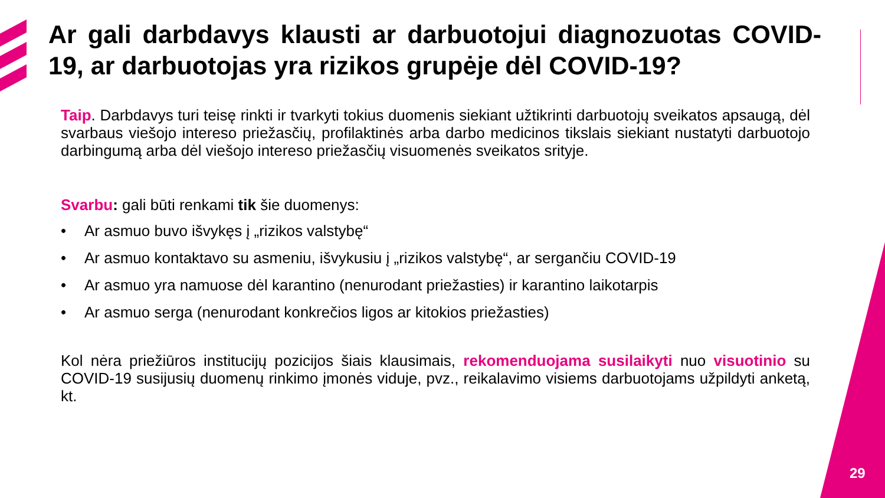Ar gali darbdavys klausti ar darbuotojui diagnozuotas COVID-19, ar darbuotojas yra rizikos grupėje dėl COVID-19?
Taip. Darbdavys turi teisę rinkti ir tvarkyti tokius duomenis siekiant užtikrinti darbuotojų sveikatos apsaugą, dėl svarbaus viešojo intereso priežasčių, profilaktinės arba darbo medicinos tikslais siekiant nustatyti darbuotojo darbingumą arba dėl viešojo intereso priežasčių visuomenės sveikatos srityje.
Svarbu: gali būti renkami tik šie duomenys:
• Ar asmuo buvo išvykęs į „rizikos valstybę“
• Ar asmuo kontaktavo su asmeniu, išvykusiu į „rizikos valstybę“, ar sergančiu COVID-19
• Ar asmuo yra namuose dėl karantino (nenurodant priežasties) ir karantino laikotarpis
• Ar asmuo serga (nenurodant konkrečios ligos ar kitokios priežasties)
Kol nėra priežiūros institucijų pozicijos šiais klausimais, rekomenduojama susilaikyti nuo visuotinio su COVID-19 susijusių duomenų rinkimo įmonės viduje, pvz., reikalavimo visiems darbuotojams užpildyti anketą, kt.
29